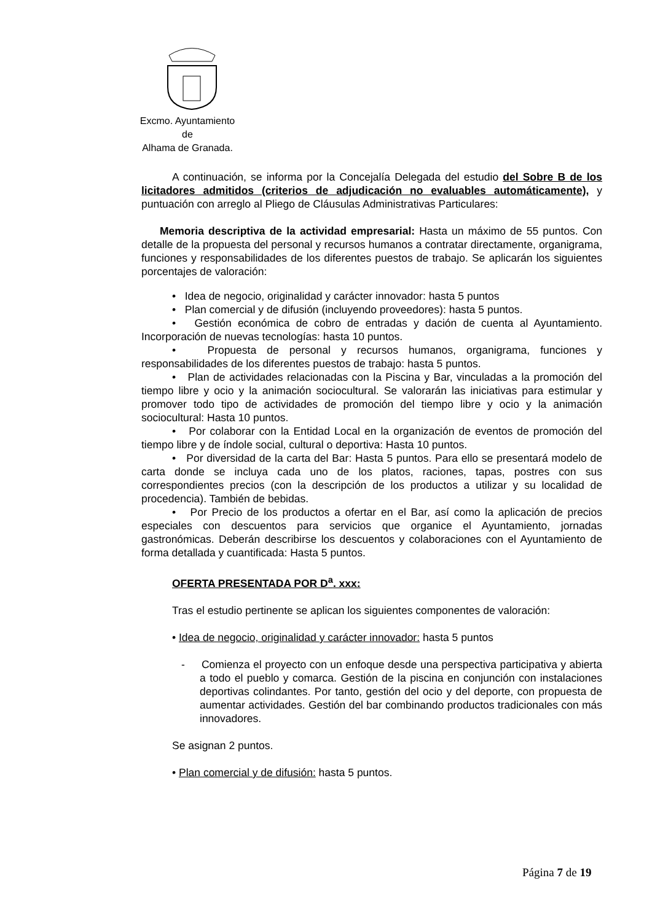Excmo. Ayuntamiento
de
Alhama de Granada.
A continuación, se informa por la Concejalía Delegada del estudio del Sobre B de los licitadores admitidos (criterios de adjudicación no evaluables automáticamente), y puntuación con arreglo al Pliego de Cláusulas Administrativas Particulares:
Memoria descriptiva de la actividad empresarial: Hasta un máximo de 55 puntos. Con detalle de la propuesta del personal y recursos humanos a contratar directamente, organigrama, funciones y responsabilidades de los diferentes puestos de trabajo. Se aplicarán los siguientes porcentajes de valoración:
• Idea de negocio, originalidad y carácter innovador: hasta 5 puntos
• Plan comercial y de difusión (incluyendo proveedores): hasta 5 puntos.
• Gestión económica de cobro de entradas y dación de cuenta al Ayuntamiento. Incorporación de nuevas tecnologías: hasta 10 puntos.
• Propuesta de personal y recursos humanos, organigrama, funciones y responsabilidades de los diferentes puestos de trabajo: hasta 5 puntos.
• Plan de actividades relacionadas con la Piscina y Bar, vinculadas a la promoción del tiempo libre y ocio y la animación sociocultural. Se valorarán las iniciativas para estimular y promover todo tipo de actividades de promoción del tiempo libre y ocio y la animación sociocultural: Hasta 10 puntos.
• Por colaborar con la Entidad Local en la organización de eventos de promoción del tiempo libre y de índole social, cultural o deportiva: Hasta 10 puntos.
• Por diversidad de la carta del Bar: Hasta 5 puntos. Para ello se presentará modelo de carta donde se incluya cada uno de los platos, raciones, tapas, postres con sus correspondientes precios (con la descripción de los productos a utilizar y su localidad de procedencia). También de bebidas.
• Por Precio de los productos a ofertar en el Bar, así como la aplicación de precios especiales con descuentos para servicios que organice el Ayuntamiento, jornadas gastronómicas. Deberán describirse los descuentos y colaboraciones con el Ayuntamiento de forma detallada y cuantificada: Hasta 5 puntos.
OFERTA PRESENTADA POR D<sup>a</sup>. xxx:
Tras el estudio pertinente se aplican los siguientes componentes de valoración:
• Idea de negocio, originalidad y carácter innovador: hasta 5 puntos
- Comienza el proyecto con un enfoque desde una perspectiva participativa y abierta a todo el pueblo y comarca. Gestión de la piscina en conjunción con instalaciones deportivas colindantes. Por tanto, gestión del ocio y del deporte, con propuesta de aumentar actividades. Gestión del bar combinando productos tradicionales con más innovadores.
Se asignan 2 puntos.
• Plan comercial y de difusión: hasta 5 puntos.
Página 7 de 19